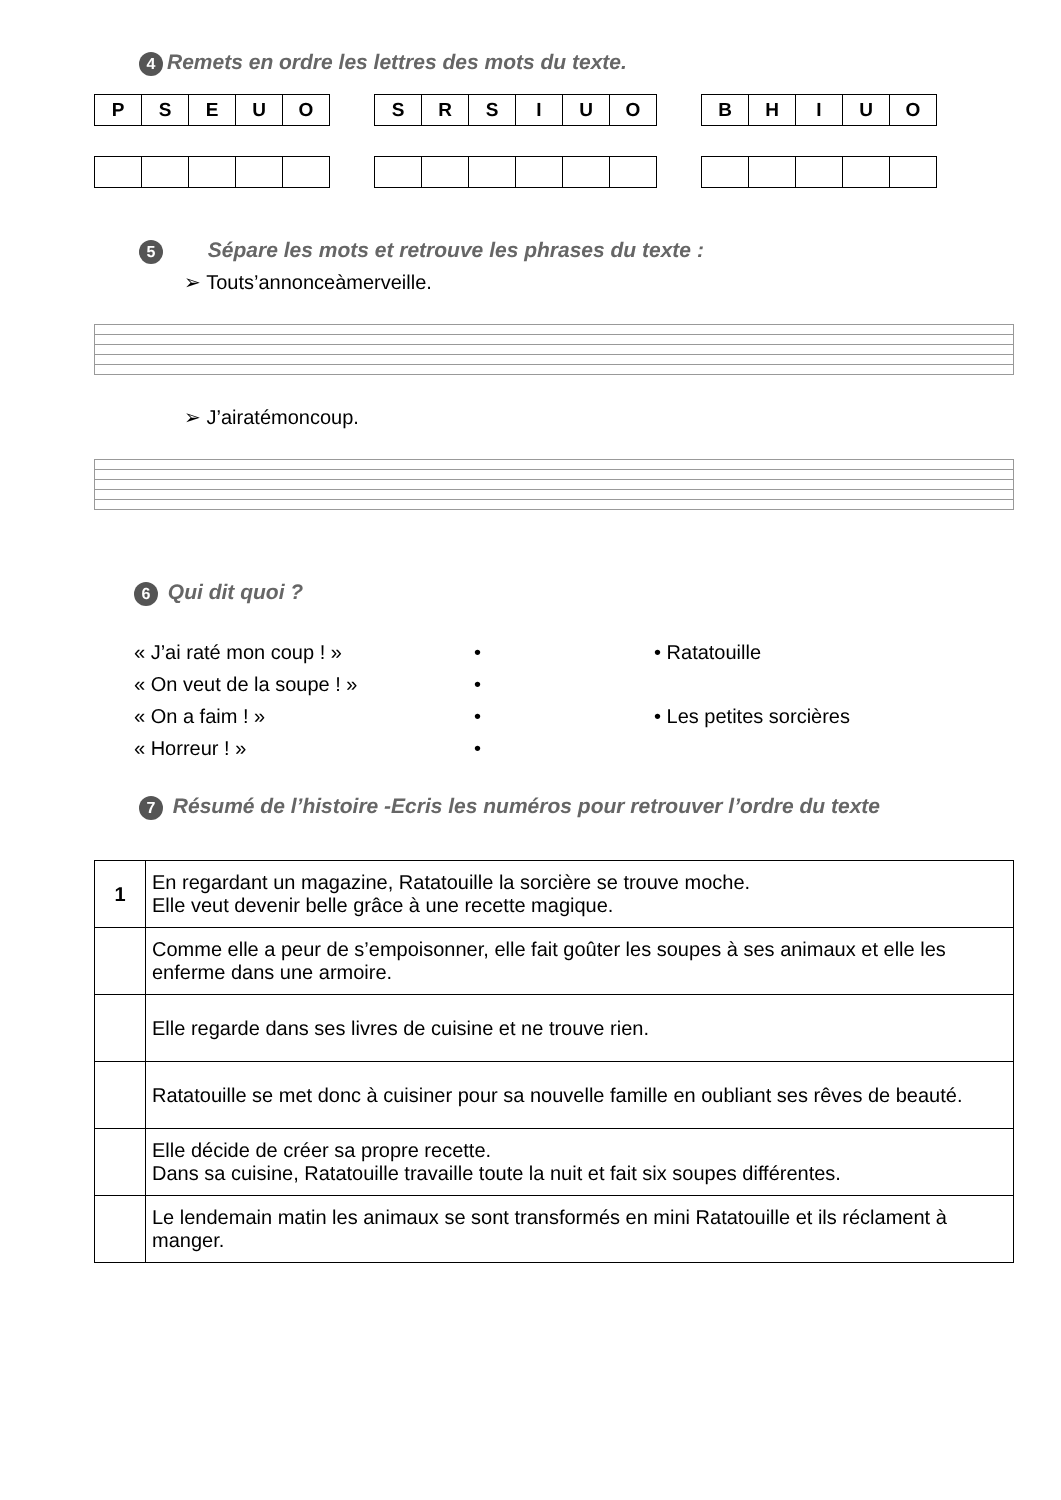4 Remets en ordre les lettres des mots du texte.
| P | S | E | U | O |
| S | R | S | I | U | O |
| B | H | I | U | O |
5 Sépare les mots et retrouve les phrases du texte :
➢ Touts’annonceàmerveille.
➢ J’airatémoncoup.
6 Qui dit quoi ?
« J’ai raté mon coup ! »
•
• Ratatouille
« On veut de la soupe ! »
•
« On a faim ! »
•
• Les petites sorcières
« Horreur ! »
•
7 Résumé de l’histoire -Ecris les numéros pour retrouver l’ordre du texte
| 1 | En regardant un magazine, Ratatouille la sorcière se trouve moche. Elle veut devenir belle grâce à une recette magique. |
| | Comme elle a peur de s’empoisonner, elle fait goûter les soupes à ses animaux et elle les enferme dans une armoire. |
| | Elle regarde dans ses livres de cuisine et ne trouve rien. |
| | Ratatouille se met donc à cuisiner pour sa nouvelle famille en oubliant ses rêves de beauté. |
| | Elle décide de créer sa propre recette. Dans sa cuisine, Ratatouille travaille toute la nuit et fait six soupes différentes. |
| | Le lendemain matin les animaux se sont transformés en mini Ratatouille et ils réclament à manger. |